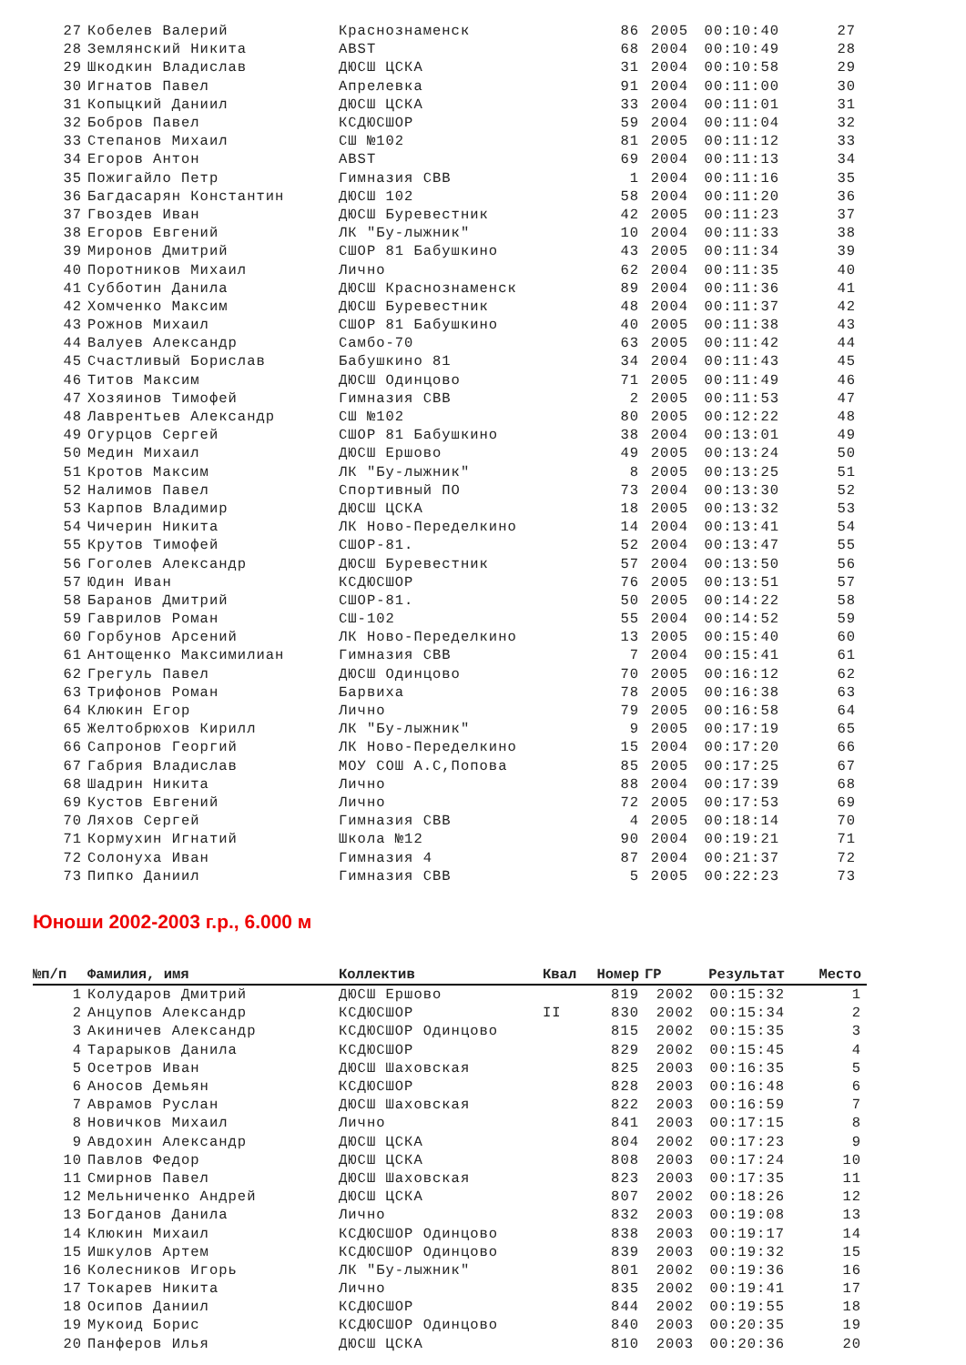| 27 | Кобелев Валерий | Краснознаменск | | 86 | 2005 | 00:10:40 | 27 |
| 28 | Землянский Никита | ABST | | 68 | 2004 | 00:10:49 | 28 |
| 29 | Шкодкин Владислав | ДЮСШ ЦСКА | | 31 | 2004 | 00:10:58 | 29 |
| 30 | Игнатов Павел | Апрелевка | | 91 | 2004 | 00:11:00 | 30 |
| 31 | Копыцкий Даниил | ДЮСШ ЦСКА | | 33 | 2004 | 00:11:01 | 31 |
| 32 | Бобров Павел | КСДЮСШОР | | 59 | 2004 | 00:11:04 | 32 |
| 33 | Степанов Михаил | СШ №102 | | 81 | 2005 | 00:11:12 | 33 |
| 34 | Егоров Антон | ABST | | 69 | 2004 | 00:11:13 | 34 |
| 35 | Пожигайло Петр | Гимназия СВВ | | 1 | 2004 | 00:11:16 | 35 |
| 36 | Багдасарян Константин | ДЮСШ 102 | | 58 | 2004 | 00:11:20 | 36 |
| 37 | Гвоздев Иван | ДЮСШ Буревестник | | 42 | 2005 | 00:11:23 | 37 |
| 38 | Егоров Евгений | ЛК "Бу-лыжник" | | 10 | 2004 | 00:11:33 | 38 |
| 39 | Миронов Дмитрий | СШОР 81 Бабушкино | | 43 | 2005 | 00:11:34 | 39 |
| 40 | Поротников Михаил | Лично | | 62 | 2004 | 00:11:35 | 40 |
| 41 | Субботин Данила | ДЮСШ Краснознаменск | | 89 | 2004 | 00:11:36 | 41 |
| 42 | Хомченко Максим | ДЮСШ Буревестник | | 48 | 2004 | 00:11:37 | 42 |
| 43 | Рожнов Михаил | СШОР 81 Бабушкино | | 40 | 2005 | 00:11:38 | 43 |
| 44 | Валуев Александр | Самбо-70 | | 63 | 2005 | 00:11:42 | 44 |
| 45 | Счастливый Борислав | Бабушкино 81 | | 34 | 2004 | 00:11:43 | 45 |
| 46 | Титов Максим | ДЮСШ Одинцово | | 71 | 2005 | 00:11:49 | 46 |
| 47 | Хозяинов Тимофей | Гимназия СВВ | | 2 | 2005 | 00:11:53 | 47 |
| 48 | Лаврентьев Александр | СШ №102 | | 80 | 2005 | 00:12:22 | 48 |
| 49 | Огурцов Сергей | СШОР 81 Бабушкино | | 38 | 2004 | 00:13:01 | 49 |
| 50 | Медин Михаил | ДЮСШ Ершово | | 49 | 2005 | 00:13:24 | 50 |
| 51 | Кротов Максим | ЛК "Бу-лыжник" | | 8 | 2005 | 00:13:25 | 51 |
| 52 | Налимов Павел | Спортивный ПО | | 73 | 2004 | 00:13:30 | 52 |
| 53 | Карпов Владимир | ДЮСШ ЦСКА | | 18 | 2005 | 00:13:32 | 53 |
| 54 | Чичерин Никита | ЛК Ново-Переделкино | | 14 | 2004 | 00:13:41 | 54 |
| 55 | Крутов Тимофей | СШОР-81. | | 52 | 2004 | 00:13:47 | 55 |
| 56 | Гоголев Александр | ДЮСШ Буревестник | | 57 | 2004 | 00:13:50 | 56 |
| 57 | Юдин Иван | КСДЮСШОР | | 76 | 2005 | 00:13:51 | 57 |
| 58 | Баранов Дмитрий | СШОР-81. | | 50 | 2005 | 00:14:22 | 58 |
| 59 | Гаврилов Роман | СШ-102 | | 55 | 2004 | 00:14:52 | 59 |
| 60 | Горбунов Арсений | ЛК Ново-Переделкино | | 13 | 2005 | 00:15:40 | 60 |
| 61 | Антощенко Максимилиан | Гимназия СВВ | | 7 | 2004 | 00:15:41 | 61 |
| 62 | Грегуль Павел | ДЮСШ Одинцово | | 70 | 2005 | 00:16:12 | 62 |
| 63 | Трифонов Роман | Барвиха | | 78 | 2005 | 00:16:38 | 63 |
| 64 | Клюкин Егор | Лично | | 79 | 2005 | 00:16:58 | 64 |
| 65 | Желтобрюхов Кирилл | ЛК "Бу-лыжник" | | 9 | 2005 | 00:17:19 | 65 |
| 66 | Сапронов Георгий | ЛК Ново-Переделкино | | 15 | 2004 | 00:17:20 | 66 |
| 67 | Габрия Владислав | МОУ СОШ А.С,Попова | | 85 | 2005 | 00:17:25 | 67 |
| 68 | Шадрин Никита | Лично | | 88 | 2004 | 00:17:39 | 68 |
| 69 | Кустов Евгений | Лично | | 72 | 2005 | 00:17:53 | 69 |
| 70 | Ляхов Сергей | Гимназия СВВ | | 4 | 2005 | 00:18:14 | 70 |
| 71 | Кормухин Игнатий | Школа №12 | | 90 | 2004 | 00:19:21 | 71 |
| 72 | Солонуха Иван | Гимназия 4 | | 87 | 2004 | 00:21:37 | 72 |
| 73 | Пипко Даниил | Гимназия СВВ | | 5 | 2005 | 00:22:23 | 73 |
Юноши 2002-2003 г.р., 6.000 м
| №п/п | Фамилия, имя | Коллектив | Квал | Номер | ГР | Результат | Место |
| --- | --- | --- | --- | --- | --- | --- | --- |
| 1 | Колударов Дмитрий | ДЮСШ Ершово | | 819 | 2002 | 00:15:32 | 1 |
| 2 | Анцупов Александр | КСДЮСШОР | II | 830 | 2002 | 00:15:34 | 2 |
| 3 | Акиничев Александр | КСДЮСШОР Одинцово | | 815 | 2002 | 00:15:35 | 3 |
| 4 | Тарарыков Данила | КСДЮСШОР | | 829 | 2002 | 00:15:45 | 4 |
| 5 | Осетров Иван | ДЮСШ Шаховская | | 825 | 2003 | 00:16:35 | 5 |
| 6 | Аносов Демьян | КСДЮСШОР | | 828 | 2003 | 00:16:48 | 6 |
| 7 | Аврамов Руслан | ДЮСШ Шаховская | | 822 | 2003 | 00:16:59 | 7 |
| 8 | Новичков Михаил | Лично | | 841 | 2003 | 00:17:15 | 8 |
| 9 | Авдохин Александр | ДЮСШ ЦСКА | | 804 | 2002 | 00:17:23 | 9 |
| 10 | Павлов Федор | ДЮСШ ЦСКА | | 808 | 2003 | 00:17:24 | 10 |
| 11 | Смирнов Павел | ДЮСШ Шаховская | | 823 | 2003 | 00:17:35 | 11 |
| 12 | Мельниченко Андрей | ДЮСШ ЦСКА | | 807 | 2002 | 00:18:26 | 12 |
| 13 | Богданов Данила | Лично | | 832 | 2003 | 00:19:08 | 13 |
| 14 | Клюкин Михаил | КСДЮСШОР Одинцово | | 838 | 2003 | 00:19:17 | 14 |
| 15 | Ишкулов Артем | КСДЮСШОР Одинцово | | 839 | 2003 | 00:19:32 | 15 |
| 16 | Колесников Игорь | ЛК "Бу-лыжник" | | 801 | 2002 | 00:19:36 | 16 |
| 17 | Токарев Никита | Лично | | 835 | 2002 | 00:19:41 | 17 |
| 18 | Осипов Даниил | КСДЮСШОР | | 844 | 2002 | 00:19:55 | 18 |
| 19 | Мукоид Борис | КСДЮСШОР Одинцово | | 840 | 2003 | 00:20:35 | 19 |
| 20 | Панферов Илья | ДЮСШ ЦСКА | | 810 | 2003 | 00:20:36 | 20 |